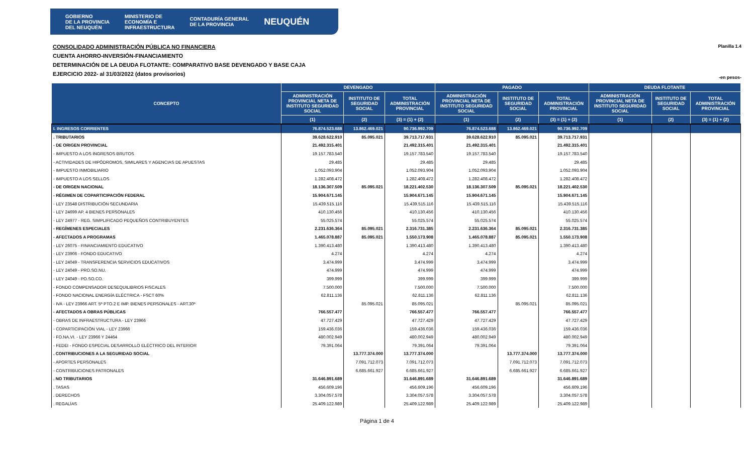GOBIERNO
DE LA PROVINCIA
DEL NEUQUÉN MINISTERIO DE
ECONOMÍA E
INFRAESTRUCTURA CONTADURÍA GENERAL
DE LA PROVINCIA NEUQUÉN
CONSOLIDADO ADMINISTRACIÓN PÚBLICA NO FINANCIERA
CUENTA AHORRO-INVERSIÓN-FINANCIAMIENTO
DETERMINACIÓN DE LA DEUDA FLOTANTE: COMPARATIVO BASE DEVENGADO Y BASE CAJA
EJERCICIO 2022- al 31/03/2022 (datos provisorios)
Planilla 1.4
-en pesos-
| CONCEPTO | DEVENGADO | | | PAGADO | | | DEUDA FLOTANTE | | |
| --- | --- | --- | --- | --- | --- | --- | --- | --- | --- |
| | ADMINISTRACIÓN PROVINCIAL NETA DE INSTITUTO SEGURIDAD SOCIAL | INSTITUTO DE SEGURIDAD SOCIAL | TOTAL ADMINISTRACIÓN PROVINCIAL | ADMINISTRACIÓN PROVINCIAL NETA DE INSTITUTO SEGURIDAD SOCIAL | INSTITUTO DE SEGURIDAD SOCIAL | TOTAL ADMINISTRACIÓN PROVINCIAL | ADMINISTRACIÓN PROVINCIAL NETA DE INSTITUTO SEGURIDAD SOCIAL | INSTITUTO DE SEGURIDAD SOCIAL | TOTAL ADMINISTRACIÓN PROVINCIAL |
| | (1) | (2) | (3) = (1) + (2) | (1) | (2) | (3) = (1) + (2) | (1) | (2) | (3) = (1) + (2) |
| I. INGRESOS CORRIENTES | 76.874.523.688 | 13.862.469.021 | 90.736.992.709 | 76.874.523.688 | 13.862.469.021 | 90.736.992.709 | | | |
| . TRIBUTARIOS | 39.628.622.910 | 85.095.021 | 39.713.717.931 | 39.628.622.910 | 85.095.021 | 39.713.717.931 | | | |
| - DE ORIGEN PROVINCIAL | 21.492.315.401 | | 21.492.315.401 | 21.492.315.401 | | 21.492.315.401 | | | |
| - IMPUESTO A LOS INGRESOS BRUTOS | 19.157.783.540 | | 19.157.783.540 | 19.157.783.540 | | 19.157.783.540 | | | |
| - ACTIVIDADES DE HIPÓDROMOS, SIMILARES Y AGENCIAS DE APUESTAS | 29.485 | | 29.485 | 29.485 | | 29.485 | | | |
| - IMPUESTO INMOBILIARIO | 1.052.093.904 | | 1.052.093.904 | 1.052.093.904 | | 1.052.093.904 | | | |
| - IMPUESTO A LOS SELLOS | 1.282.408.472 | | 1.282.408.472 | 1.282.408.472 | | 1.282.408.472 | | | |
| - DE ORIGEN NACIONAL | 18.136.307.509 | 85.095.021 | 18.221.402.530 | 18.136.307.509 | 85.095.021 | 18.221.402.530 | | | |
| - RÉGIMEN DE COPARTICIPACIÓN FEDERAL | 15.904.671.145 | | 15.904.671.145 | 15.904.671.145 | | 15.904.671.145 | | | |
| - LEY 23548 DISTRIBUCIÓN SECUNDARIA | 15.439.515.116 | | 15.439.515.116 | 15.439.515.116 | | 15.439.515.116 | | | |
| - LEY 24699 AP. 4 BIENES PERSONALES | 410.130.456 | | 410.130.456 | 410.130.456 | | 410.130.456 | | | |
| - LEY 24977 - REG. SIMPLIFICADO PEQUEÑOS CONTRIBUYENTES | 55.025.574 | | 55.025.574 | 55.025.574 | | 55.025.574 | | | |
| - REGÍMENES ESPECIALES | 2.231.636.364 | 85.095.021 | 2.316.731.385 | 2.231.636.364 | 85.095.021 | 2.316.731.385 | | | |
| - AFECTADOS A PROGRAMAS | 1.465.078.887 | 85.095.021 | 1.550.173.908 | 1.465.078.887 | 85.095.021 | 1.550.173.908 | | | |
| - LEY 26075 - FINANCIAMIENTO EDUCATIVO | 1.390.413.480 | | 1.390.413.480 | 1.390.413.480 | | 1.390.413.480 | | | |
| - LEY 23906 - FONDO EDUCATIVO | 4.274 | | 4.274 | 4.274 | | 4.274 | | | |
| - LEY 24049 - TRANSFERENCIA SERVICIOS EDUCATIVOS | 3.474.999 | | 3.474.999 | 3.474.999 | | 3.474.999 | | | |
| - LEY 24049 - PRO.SO.NU. | 474.999 | | 474.999 | 474.999 | | 474.999 | | | |
| - LEY 24049 - PO.SO.CO. | 399.999 | | 399.999 | 399.999 | | 399.999 | | | |
| - FONDO COMPENSADOR DESEQUILIBRIOS FISCALES | 7.500.000 | | 7.500.000 | 7.500.000 | | 7.500.000 | | | |
| - FONDO NACIONAL ENERGÍA ELÉCTRICA - FSCT 60% | 62.811.136 | | 62.811.136 | 62.811.136 | | 62.811.136 | | | |
| - IVA - LEY 23966 ART. 5º PTO.2 E IMP. BIENES PERSONALES - ART.30º | | 85.095.021 | 85.095.021 | | 85.095.021 | 85.095.021 | | | |
| - AFECTADOS A OBRAS PÚBLICAS | 766.557.477 | | 766.557.477 | 766.557.477 | | 766.557.477 | | | |
| - OBRAS DE INFRAESTRUCTURA - LEY 23966 | 47.727.429 | | 47.727.429 | 47.727.429 | | 47.727.429 | | | |
| - COPARTICIPACIÓN VIAL - LEY 23966 | 159.436.036 | | 159.436.036 | 159.436.036 | | 159.436.036 | | | |
| - FO.NA.VI. - LEY 23966 Y 24464 | 480.002.949 | | 480.002.949 | 480.002.949 | | 480.002.949 | | | |
| - FEDEI - FONDO ESPECIAL DESARROLLO ELÉCTRICO DEL INTERIOR | 79.391.064 | | 79.391.064 | 79.391.064 | | 79.391.064 | | | |
| . CONTRIBUCIONES A LA SEGURIDAD SOCIAL | | 13.777.374.000 | 13.777.374.000 | | 13.777.374.000 | 13.777.374.000 | | | |
| - APORTES PERSONALES | | 7.091.712.073 | 7.091.712.073 | | 7.091.712.073 | 7.091.712.073 | | | |
| - CONTRIBUCIONES PATRONALES | | 6.685.661.927 | 6.685.661.927 | | 6.685.661.927 | 6.685.661.927 | | | |
| . NO TRIBUTARIOS | 31.646.891.689 | | 31.646.891.689 | 31.646.891.689 | | 31.646.891.689 | | | |
| . TASAS | 456.609.196 | | 456.609.196 | 456.609.196 | | 456.609.196 | | | |
| . DERECHOS | 3.304.057.578 | | 3.304.057.578 | 3.304.057.578 | | 3.304.057.578 | | | |
| . REGALÍAS | 25.409.122.989 | | 25.409.122.989 | 25.409.122.989 | | 25.409.122.989 | | | |
Página 1 de 4